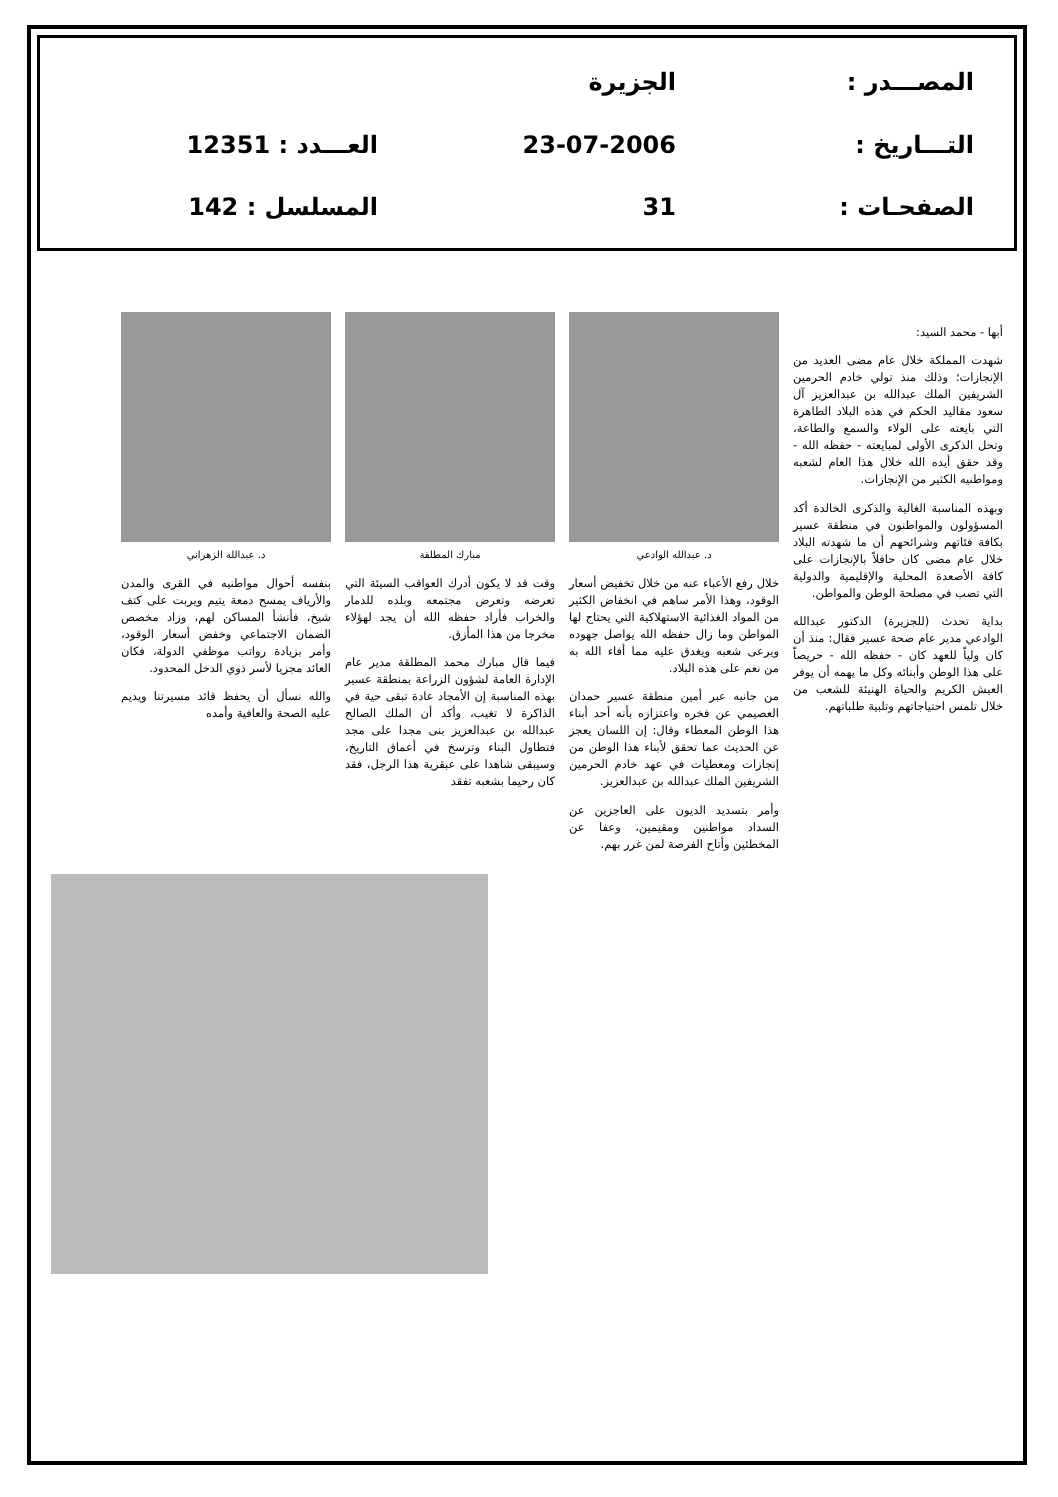المصـــدر :
الجزيرة
التـــاريخ :
23-07-2006
العـــدد : 12351
الصفحـات :
31
المسلسل : 142
أبها - محمد السيد:
شهدت المملكة خلال عام مضى العديد من الإنجازات؛ وذلك منذ تولي خادم الحرمين الشريفين الملك عبدالله بن عبدالعزيز آل سعود مقاليد الحكم في هذه البلاد الطاهرة التي بايعته على الولاء والسمع والطاعة، وتحل الذكرى الأولى لمبايعته - حفظه الله - وقد حقق أيده الله خلال هذا العام لشعبه ومواطنيه الكثير من الإنجازات.
وبهذه المناسبة الغالية والذكرى الخالدة أكد المسؤولون والمواطنون في منطقة عسير بكافة فئاتهم وشرائحهم أن ما شهدته البلاد خلال عام مضى كان حافلاً بالإنجازات على كافة الأصعدة المحلية والإقليمية والدولية التي تصب في مصلحة الوطن والمواطن.
بداية تحدث (للجزيرة) الدكتور عبدالله الوادعي مدير عام صحة عسير فقال: منذ أن كان ولياً للعهد كان - حفظه الله - حريصاً على هذا الوطن وأبنائه وكل ما يهمه أن يوفر العيش الكريم والحياة الهنيئة للشعب من خلال تلمس احتياجاتهم وتلبية طلباتهم.
د. عبدالله الوادعي
خلال رفع الأعباء عنه من خلال تخفيض أسعار الوقود، وهذا الأمر ساهم في انخفاض الكثير من المواد الغذائية الاستهلاكية التي يحتاج لها المواطن وما زال حفظه الله يواصل جهوده ويرعى شعبه ويغدق عليه مما أفاء الله به من نعم على هذه البلاد.
من جانبه عبر أمين منطقة عسير حمدان العصيمي عن فخره واعتزازه بأنه أحد أبناء هذا الوطن المعطاء وقال: إن اللسان يعجز عن الحديث عما تحقق لأبناء هذا الوطن من إنجازات ومعطيات في عهد خادم الحرمين الشريفين الملك عبدالله بن عبدالعزيز.
وأمر بتسديد الديون على العاجزين عن السداد مواطنين ومقيمين، وعفا عن المخطئين وأتاح الفرصة لمن غرر بهم.
مبارك المطلقة
وقت قد لا يكون أدرك العواقب السيئة التي تعرضه وتعرض مجتمعه وبلده للدمار والخراب فأراد حفظه الله أن يجد لهؤلاء مخرجا من هذا المأزق.
فيما قال مبارك محمد المطلقة مدير عام الإدارة العامة لشؤون الزراعة بمنطقة عسير بهذه المناسبة إن الأمجاد عادة تبقى حية في الذاكرة لا تغيب، وأكد أن الملك الصالح عبدالله بن عبدالعزيز بنى مجدا على مجد فتطاول البناء وترسخ في أعماق التاريخ، وسيبقى شاهدا على عبقرية هذا الرجل، فقد كان رحيما بشعبه تفقد
د. عبدالله الزهراني
بنفسه أحوال مواطنيه في القرى والمدن والأرياف يمسح دمعة يتيم ويربت على كتف شيخ، فأنشأ المساكن لهم، وزاد مخصص الضمان الاجتماعي وخفض أسعار الوقود، وأمر بزيادة رواتب موظفي الدولة، فكان العائد مجزيا لأسر ذوي الدخل المحدود.
والله نسأل أن يحفظ قائد مسيرتنا ويديم عليه الصحة والعافية وأمده